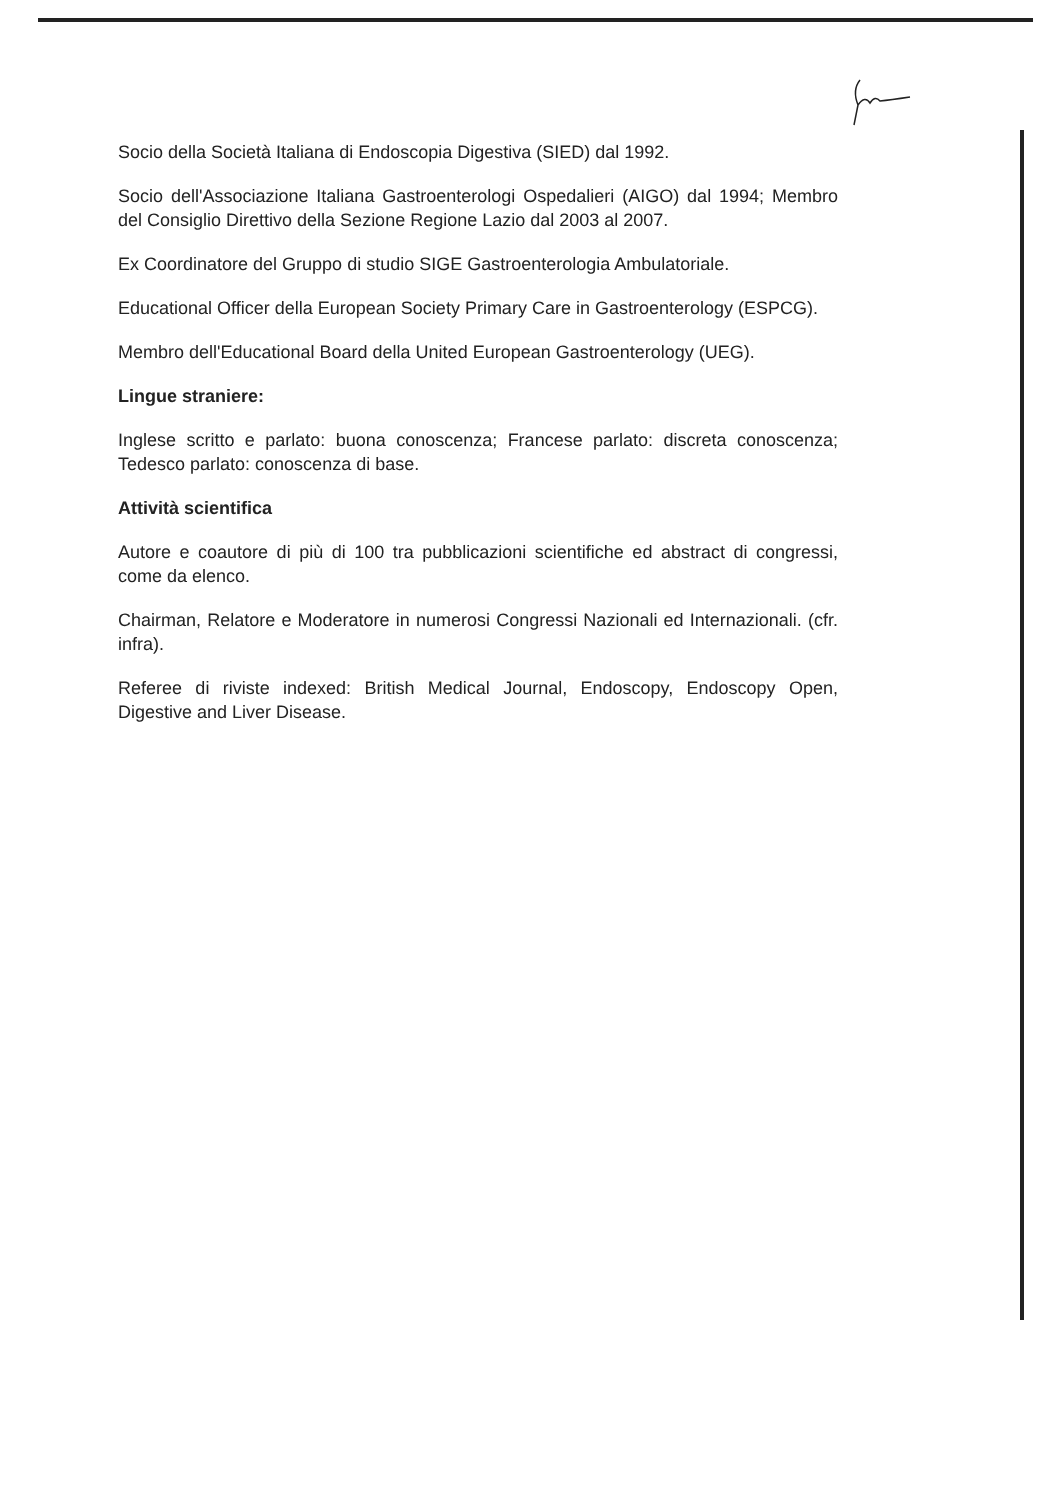Socio della Società Italiana di Endoscopia Digestiva (SIED) dal 1992.
Socio dell'Associazione Italiana Gastroenterologi Ospedalieri (AIGO) dal 1994; Membro del Consiglio Direttivo della Sezione Regione Lazio dal 2003 al 2007.
Ex Coordinatore del Gruppo di studio SIGE Gastroenterologia Ambulatoriale.
Educational Officer della European Society Primary Care in Gastroenterology (ESPCG).
Membro dell'Educational Board della United European Gastroenterology (UEG).
Lingue straniere:
Inglese scritto e parlato: buona conoscenza; Francese parlato: discreta conoscenza; Tedesco parlato: conoscenza di base.
Attività scientifica
Autore e coautore di più di 100 tra pubblicazioni scientifiche ed abstract di congressi, come da elenco.
Chairman, Relatore e Moderatore in numerosi Congressi Nazionali ed Internazionali. (cfr. infra).
Referee di riviste indexed: British Medical Journal, Endoscopy, Endoscopy Open, Digestive and Liver Disease.